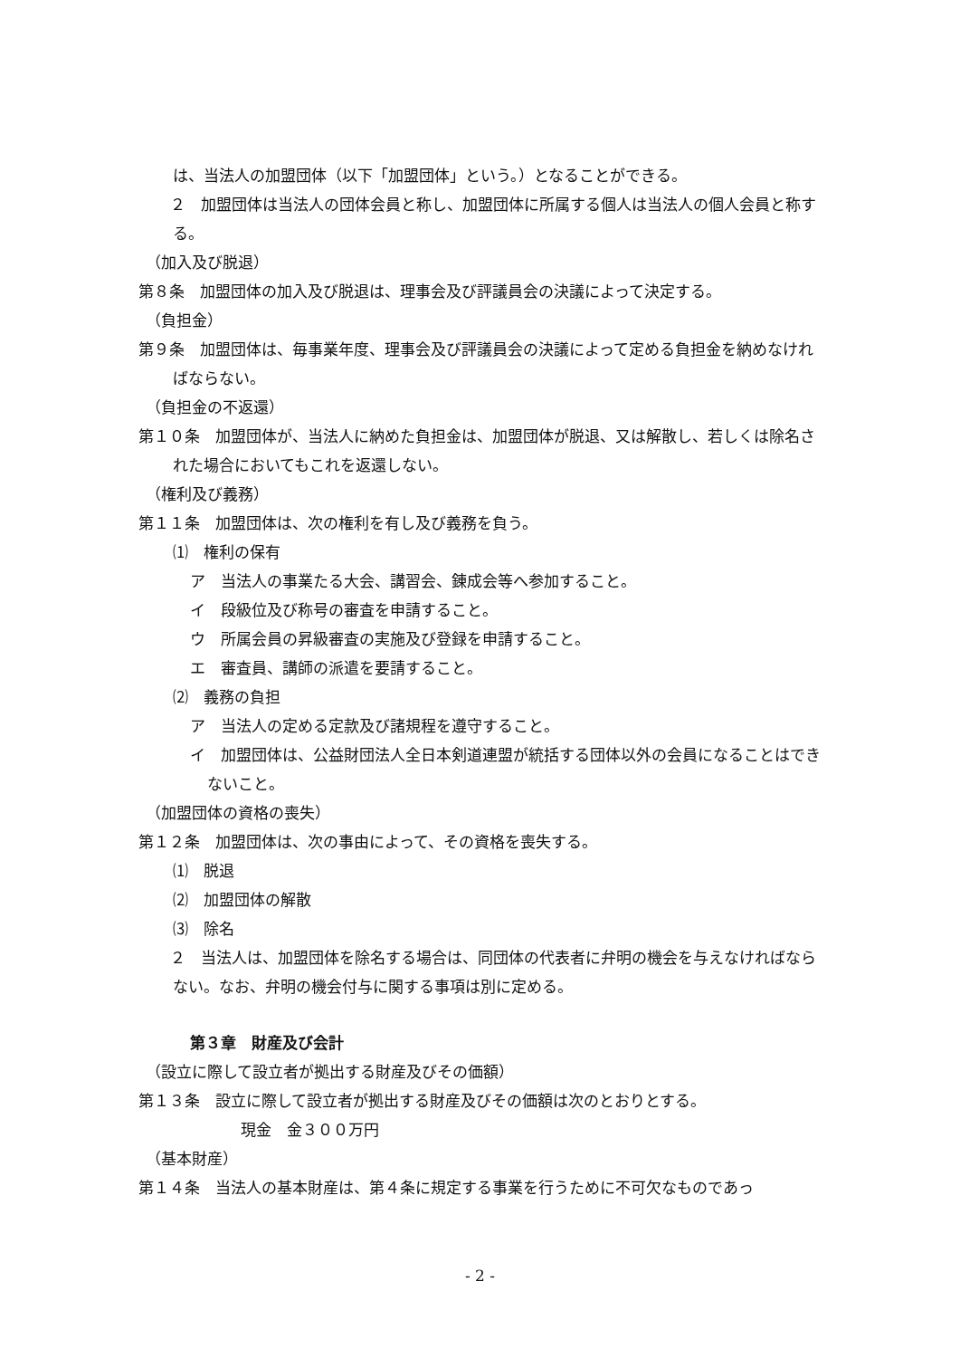は、当法人の加盟団体（以下「加盟団体」という。）となることができる。
　２　加盟団体は当法人の団体会員と称し、加盟団体に所属する個人は当法人の個人会員と称する。
（加入及び脱退）
第８条　加盟団体の加入及び脱退は、理事会及び評議員会の決議によって決定する。
（負担金）
第９条　加盟団体は、毎事業年度、理事会及び評議員会の決議によって定める負担金を納めなければならない。
（負担金の不返還）
第１０条　加盟団体が、当法人に納めた負担金は、加盟団体が脱退、又は解散し、若しくは除名された場合においてもこれを返還しない。
（権利及び義務）
第１１条　加盟団体は、次の権利を有し及び義務を負う。
⑴　権利の保有
ア　当法人の事業たる大会、講習会、錬成会等へ参加すること。
イ　段級位及び称号の審査を申請すること。
ウ　所属会員の昇級審査の実施及び登録を申請すること。
エ　審査員、講師の派遣を要請すること。
⑵　義務の負担
ア　当法人の定める定款及び諸規程を遵守すること。
イ　加盟団体は、公益財団法人全日本剣道連盟が統括する団体以外の会員になることはできないこと。
（加盟団体の資格の喪失）
第１２条　加盟団体は、次の事由によって、その資格を喪失する。
⑴　脱退
⑵　加盟団体の解散
⑶　除名
　２　当法人は、加盟団体を除名する場合は、同団体の代表者に弁明の機会を与えなければならない。なお、弁明の機会付与に関する事項は別に定める。
第３章　財産及び会計
（設立に際して設立者が拠出する財産及びその価額）
第１３条　設立に際して設立者が拠出する財産及びその価額は次のとおりとする。
現金　金３００万円
（基本財産）
第１４条　当法人の基本財産は、第４条に規定する事業を行うために不可欠なものであっ
- 2 -